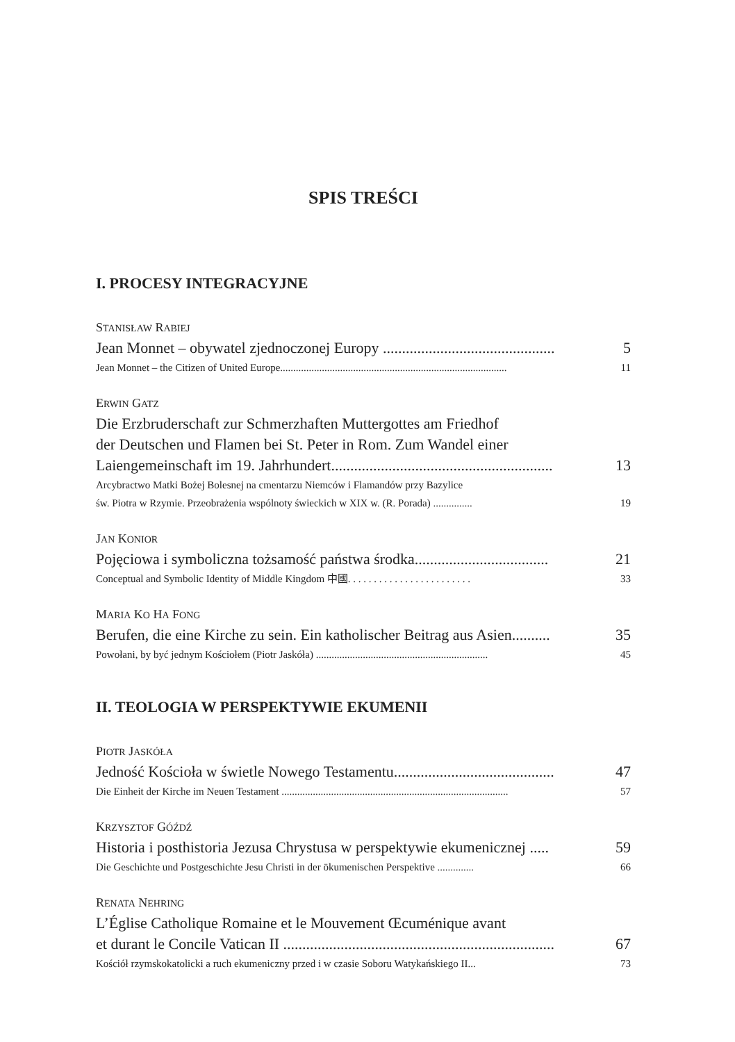SPIS TREŚCI
I. PROCESY INTEGRACYJNE
STANISŁAW RABIEJ
Jean Monnet – obywatel zjednoczonej Europy ............................................. 5
Jean Monnet – the Citizen of United Europe....................................................................................... 11
ERWIN GATZ
Die Erzbruderschaft zur Schmerzhaften Muttergottes am Friedhof
der Deutschen und Flamen bei St. Peter in Rom. Zum Wandel einer
Laiengemeinschaft im 19. Jahrhundert.......................................................... 13
Arcybractwo Matki Bożej Bolesnej na cmentarzu Niemców i Flamandów przy Bazylice
św. Piotra w Rzymie. Przeobrażenia wspólnoty świeckich w XIX w. (R. Porada) ............... 19
JAN KONIOR
Pojęciowa i symboliczna tożsamość państwa środka................................... 21
Conceptual and Symbolic Identity of Middle Kingdom 中國. . . . . . . . . . . . . . . . . . . . . . . . 33
MARIA KO HA FONG
Berufen, die eine Kirche zu sein. Ein katholischer Beitrag aus Asien.......... 35
Powołani, by być jednym Kościołem (Piotr Jaskóła) .................................................................. 45
II. TEOLOGIA W PERSPEKTYWIE EKUMENII
PIOTR JASKÓŁA
Jedność Kościoła w świetle Nowego Testamentu.......................................... 47
Die Einheit der Kirche im Neuen Testament ....................................................................................... 57
KRZYSZTOF GÓŹDŹ
Historia i posthistoria Jezusa Chrystusa w perspektywie ekumenicznej ..... 59
Die Geschichte und Postgeschichte Jesu Christi in der ökumenischen Perspektive .............. 66
RENATA NEHRING
L’Église Catholique Romaine et le Mouvement Œcuménique avant
et durant le Concile Vatican II ....................................................................... 67
Kościół rzymskokatolicki a ruch ekumeniczny przed i w czasie Soboru Watykańskiego II... 73